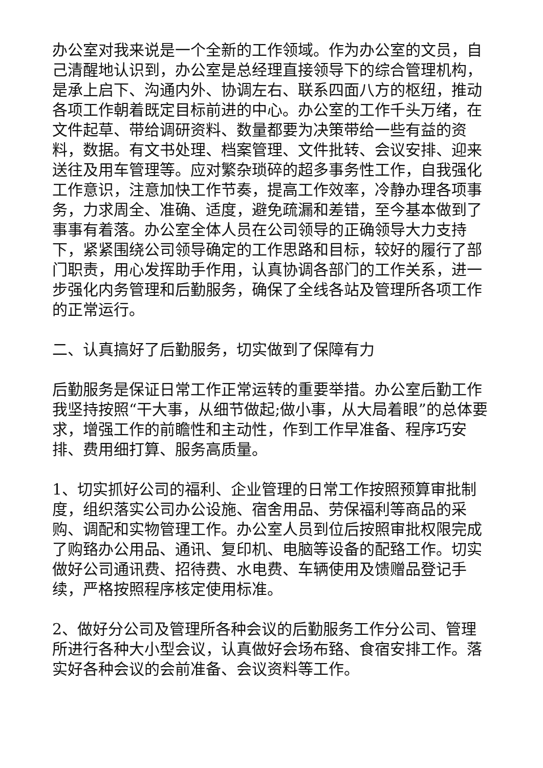办公室对我来说是一个全新的工作领域。作为办公室的文员，自己清醒地认识到，办公室是总经理直接领导下的综合管理机构，是承上启下、沟通内外、协调左右、联系四面八方的枢纽，推动各项工作朝着既定目标前进的中心。办公室的工作千头万绪，在文件起草、带给调研资料、数量都要为决策带给一些有益的资料，数据。有文书处理、档案管理、文件批转、会议安排、迎来送往及用车管理等。应对繁杂琐碎的超多事务性工作，自我强化工作意识，注意加快工作节奏，提高工作效率，冷静办理各项事务，力求周全、准确、适度，避免疏漏和差错，至今基本做到了事事有着落。办公室全体人员在公司领导的正确领导大力支持下，紧紧围绕公司领导确定的工作思路和目标，较好的履行了部门职责，用心发挥助手作用，认真协调各部门的工作关系，进一步强化内务管理和后勤服务，确保了全线各站及管理所各项工作的正常运行。
二、认真搞好了后勤服务，切实做到了保障有力
后勤服务是保证日常工作正常运转的重要举措。办公室后勤工作我坚持按照“干大事，从细节做起;做小事，从大局着眼”的总体要求，增强工作的前瞻性和主动性，作到工作早准备、程序巧安排、费用细打算、服务高质量。
1、切实抓好公司的福利、企业管理的日常工作按照预算审批制度，组织落实公司办公设施、宿舍用品、劳保福利等商品的采购、调配和实物管理工作。办公室人员到位后按照审批权限完成了购臵办公用品、通讯、复印机、电脑等设备的配臵工作。切实做好公司通讯费、招待费、水电费、车辆使用及馈赠品登记手续，严格按照程序核定使用标准。
2、做好分公司及管理所各种会议的后勤服务工作分公司、管理所进行各种大小型会议，认真做好会场布臵、食宿安排工作。落实好各种会议的会前准备、会议资料等工作。